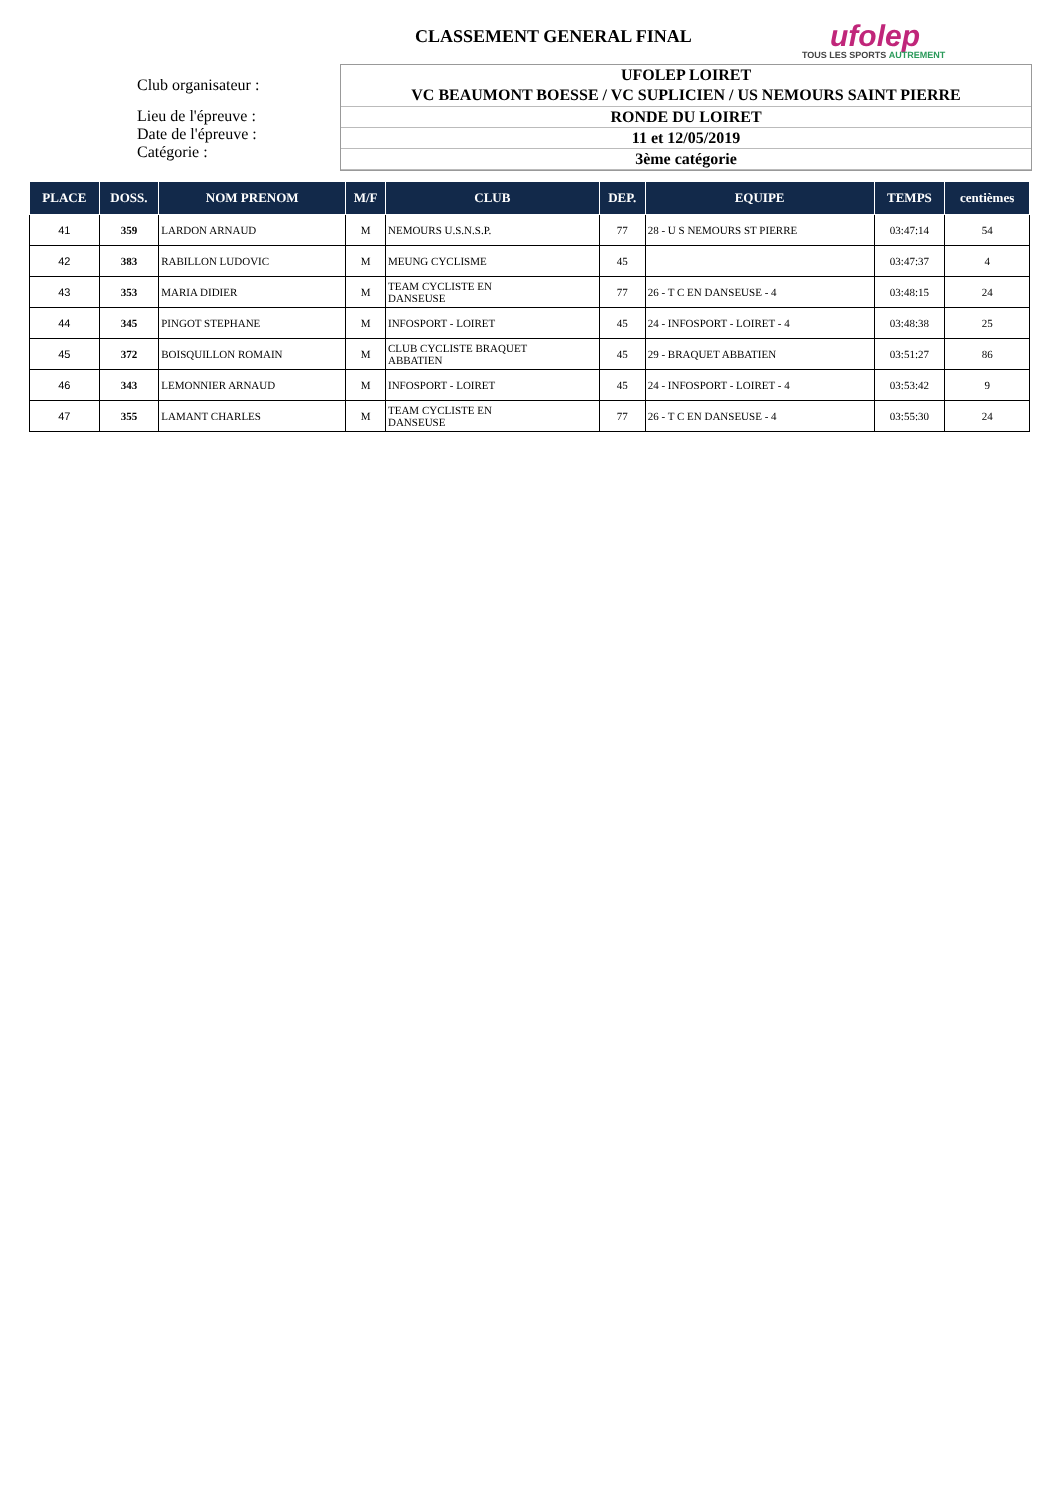CLASSEMENT GENERAL FINAL
ufolep
TOUS LES SPORTS AUTREMENT
Club organisateur :
Lieu de l'épreuve :
Date de l'épreuve :
Catégorie :
UFOLEP LOIRET
VC BEAUMONT BOESSE / VC SUPLICIEN / US NEMOURS SAINT PIERRE
RONDE DU LOIRET
11 et 12/05/2019
3ème catégorie
| PLACE | DOSS. | NOM PRENOM | M/F | CLUB | DEP. | EQUIPE | TEMPS | centièmes |
| --- | --- | --- | --- | --- | --- | --- | --- | --- |
| 41 | 359 | LARDON ARNAUD | M | NEMOURS U.S.N.S.P. | 77 | 28 - U S NEMOURS ST PIERRE | 03:47:14 | 54 |
| 42 | 383 | RABILLON LUDOVIC | M | MEUNG CYCLISME | 45 | | 03:47:37 | 4 |
| 43 | 353 | MARIA DIDIER | M | TEAM CYCLISTE EN DANSEUSE | 77 | 26 - T C EN DANSEUSE - 4 | 03:48:15 | 24 |
| 44 | 345 | PINGOT STEPHANE | M | INFOSPORT - LOIRET | 45 | 24 - INFOSPORT - LOIRET - 4 | 03:48:38 | 25 |
| 45 | 372 | BOISQUILLON ROMAIN | M | CLUB CYCLISTE BRAQUET ABBATIEN | 45 | 29 - BRAQUET ABBATIEN | 03:51:27 | 86 |
| 46 | 343 | LEMONNIER ARNAUD | M | INFOSPORT - LOIRET | 45 | 24 - INFOSPORT - LOIRET - 4 | 03:53:42 | 9 |
| 47 | 355 | LAMANT CHARLES | M | TEAM CYCLISTE EN DANSEUSE | 77 | 26 - T C EN DANSEUSE - 4 | 03:55:30 | 24 |